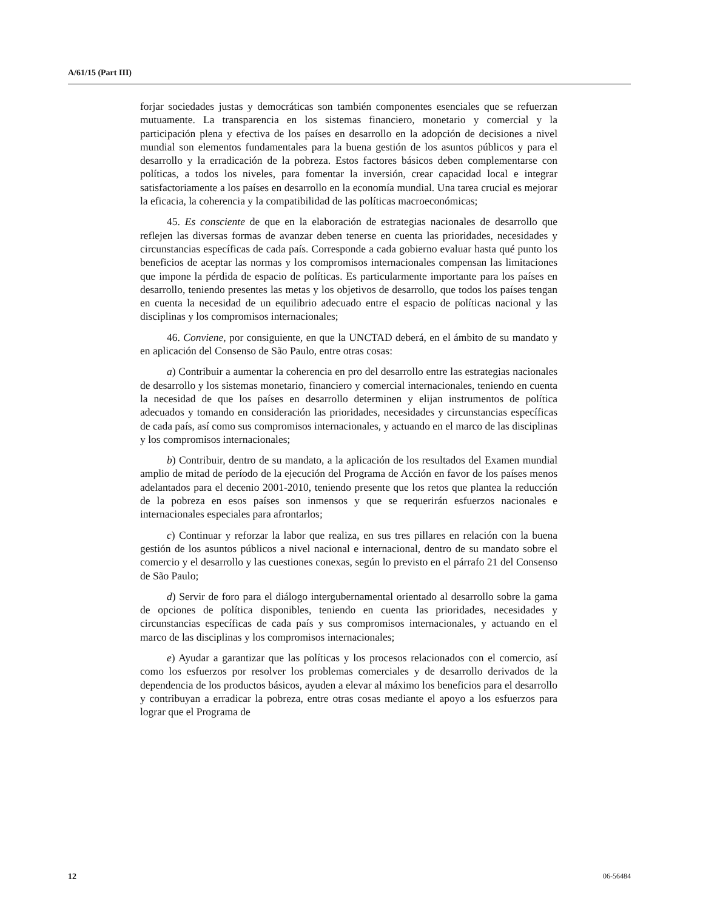A/61/15 (Part III)
forjar sociedades justas y democráticas son también componentes esenciales que se refuerzan mutuamente. La transparencia en los sistemas financiero, monetario y comercial y la participación plena y efectiva de los países en desarrollo en la adopción de decisiones a nivel mundial son elementos fundamentales para la buena gestión de los asuntos públicos y para el desarrollo y la erradicación de la pobreza. Estos factores básicos deben complementarse con políticas, a todos los niveles, para fomentar la inversión, crear capacidad local e integrar satisfactoriamente a los países en desarrollo en la economía mundial. Una tarea crucial es mejorar la eficacia, la coherencia y la compatibilidad de las políticas macroeconómicas;
45. Es consciente de que en la elaboración de estrategias nacionales de desarrollo que reflejen las diversas formas de avanzar deben tenerse en cuenta las prioridades, necesidades y circunstancias específicas de cada país. Corresponde a cada gobierno evaluar hasta qué punto los beneficios de aceptar las normas y los compromisos internacionales compensan las limitaciones que impone la pérdida de espacio de políticas. Es particularmente importante para los países en desarrollo, teniendo presentes las metas y los objetivos de desarrollo, que todos los países tengan en cuenta la necesidad de un equilibrio adecuado entre el espacio de políticas nacional y las disciplinas y los compromisos internacionales;
46. Conviene, por consiguiente, en que la UNCTAD deberá, en el ámbito de su mandato y en aplicación del Consenso de São Paulo, entre otras cosas:
a) Contribuir a aumentar la coherencia en pro del desarrollo entre las estrategias nacionales de desarrollo y los sistemas monetario, financiero y comercial internacionales, teniendo en cuenta la necesidad de que los países en desarrollo determinen y elijan instrumentos de política adecuados y tomando en consideración las prioridades, necesidades y circunstancias específicas de cada país, así como sus compromisos internacionales, y actuando en el marco de las disciplinas y los compromisos internacionales;
b) Contribuir, dentro de su mandato, a la aplicación de los resultados del Examen mundial amplio de mitad de período de la ejecución del Programa de Acción en favor de los países menos adelantados para el decenio 2001-2010, teniendo presente que los retos que plantea la reducción de la pobreza en esos países son inmensos y que se requerirán esfuerzos nacionales e internacionales especiales para afrontarlos;
c) Continuar y reforzar la labor que realiza, en sus tres pillares en relación con la buena gestión de los asuntos públicos a nivel nacional e internacional, dentro de su mandato sobre el comercio y el desarrollo y las cuestiones conexas, según lo previsto en el párrafo 21 del Consenso de São Paulo;
d) Servir de foro para el diálogo intergubernamental orientado al desarrollo sobre la gama de opciones de política disponibles, teniendo en cuenta las prioridades, necesidades y circunstancias específicas de cada país y sus compromisos internacionales, y actuando en el marco de las disciplinas y los compromisos internacionales;
e) Ayudar a garantizar que las políticas y los procesos relacionados con el comercio, así como los esfuerzos por resolver los problemas comerciales y de desarrollo derivados de la dependencia de los productos básicos, ayuden a elevar al máximo los beneficios para el desarrollo y contribuyan a erradicar la pobreza, entre otras cosas mediante el apoyo a los esfuerzos para lograr que el Programa de
12 06-56484